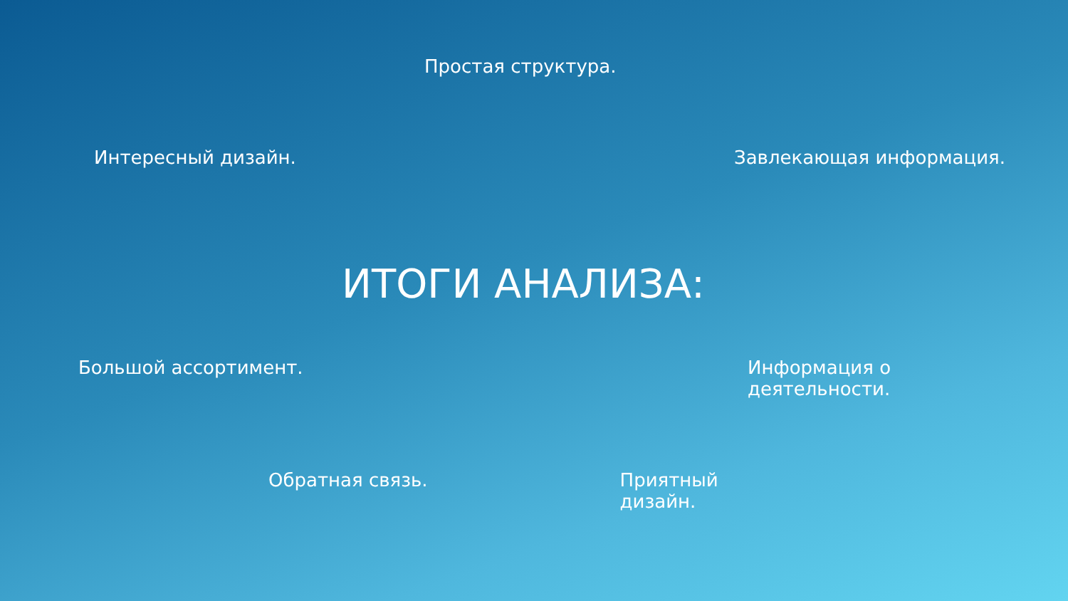Простая структура.
Интересный дизайн. Завлекающая информация.
ИТОГИ АНАЛИЗА:
Большой ассортимент. Информация о деятельности.
Обратная связь. Приятный дизайн.